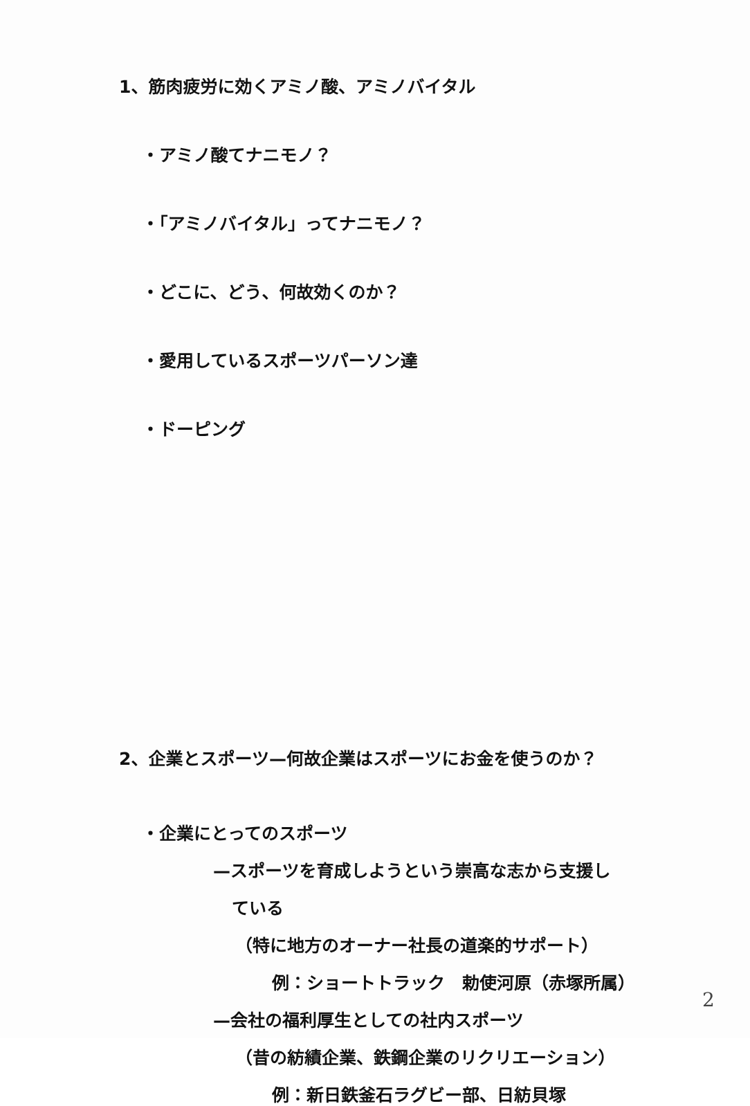1、筋肉疲労に効くアミノ酸、アミノバイタル
・アミノ酸てナニモノ？
・「アミノバイタル」ってナニモノ？
・どこに、どう、何故効くのか？
・愛用しているスポーツパーソン達
・ドーピング
2、企業とスポーツ—何故企業はスポーツにお金を使うのか？
・企業にとってのスポーツ
—スポーツを育成しようという崇高な志から支援し
ている
（特に地方のオーナー社長の道楽的サポート）
例：ショートトラック　勅使河原（赤塚所属）
—会社の福利厚生としての社内スポーツ
（昔の紡績企業、鉄鋼企業のリクリエーション）
例：新日鉄釜石ラグビー部、日紡貝塚
2